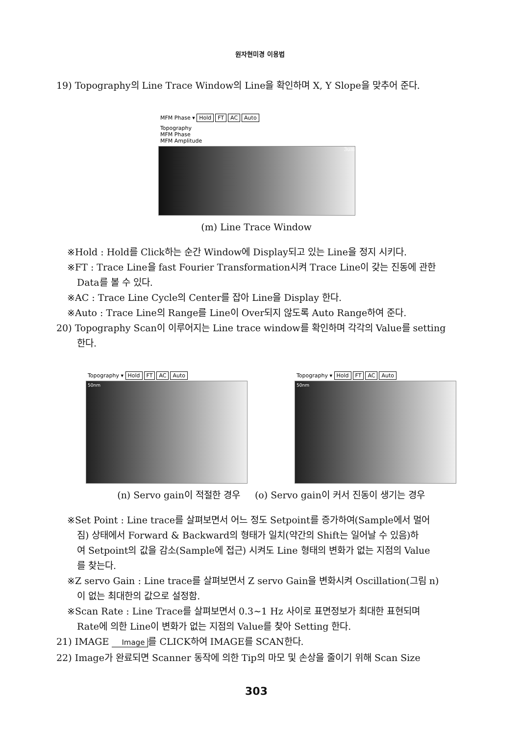원자현미경 이용법
19) Topography의 Line Trace Window의 Line을 확인하며 X, Y Slope을 맞추어 준다.
MFM Phase ▾ Hold FT AC Auto
Topography
MFM Phase
MFM Amplitude
3um
(m) Line Trace Window
※Hold : Hold를 Click하는 순간 Window에 Display되고 있는 Line을 정지 시키다.
※FT : Trace Line을 fast Fourier Transformation시켜 Trace Line이 갖는 진동에 관한
Data를 볼 수 있다.
※AC : Trace Line Cycle의 Center를 잡아 Line을 Display 한다.
※Auto : Trace Line의 Range를 Line이 Over되지 않도록 Auto Range하여 준다.
20) Topography Scan이 이루어지는 Line trace window를 확인하며 각각의 Value를 setting
한다.
Topography ▾ Hold FT AC Auto
50nm
Topography ▾ Hold FT AC Auto
50nm
(n) Servo gain이 적절한 경우 (o) Servo gain이 커서 진동이 생기는 경우
※Set Point : Line trace를 살펴보면서 어느 정도 Setpoint를 증가하여(Sample에서 멀어
짐) 상태에서 Forward & Backward의 형태가 일치(약간의 Shift는 일어날 수 있음)하
여 Setpoint의 값을 감소(Sample에 접근) 시켜도 Line 형태의 변화가 없는 지점의 Value
를 찾는다.
※Z servo Gain : Line trace를 살펴보면서 Z servo Gain을 변화시켜 Oscillation(그림 n)
이 없는 최대한의 값으로 설정함.
※Scan Rate : Line Trace를 살펴보면서 0.3~1 Hz 사이로 표면정보가 최대한 표현되며
Rate에 의한 Line이 변화가 없는 지점의 Value를 찾아 Setting 한다.
21) IMAGE Image 를 CLICK하여 IMAGE를 SCAN한다.
22) Image가 완료되면 Scanner 동작에 의한 Tip의 마모 및 손상을 줄이기 위해 Scan Size
303